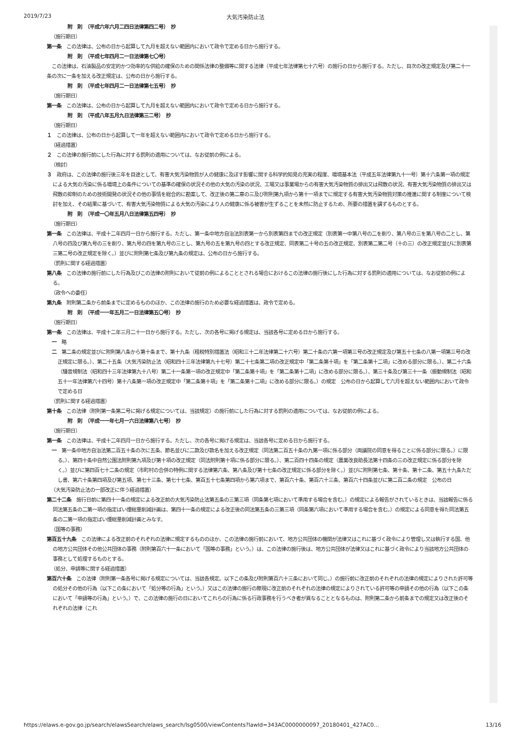2019/7/23 大気汚染防止法
附　則　（平成六年六月二四日法律第四二号）　抄
（施行期日）
第一条　この法律は、公布の日から起算して九月を超えない範囲内において政令で定める日から施行する。
附　則　（平成七年四月二一日法律第七〇号）
　この法律は、石油製品の安定的かつ効率的な供給の確保のための関係法律の整備等に関する法律（平成七年法律第七十六号）の施行の日から施行する。ただし、目次の改正規定及び第二十一条の次に一条を加える改正規定は、公布の日から施行する。
附　則　（平成七年四月二一日法律第七五号）　抄
（施行期日）
第一条　この法律は、公布の日から起算して九月を超えない範囲内において政令で定める日から施行する。
附　則　（平成八年五月九日法律第三二号）　抄
（施行期日）
１　この法律は、公布の日から起算して一年を超えない範囲内において政令で定める日から施行する。
（経過措置）
２　この法律の施行前にした行為に対する罰則の適用については、なお従前の例による。
（検討）
３　政府は、この法律の施行後三年を目途として、有害大気汚染物質が人の健康に及ぼす影響に関する科学的知見の充実の程度、環境基本法（平成五年法律第九十一号）第十六条第一項の規定による大気の汚染に係る環境上の条件についての基準の確保の状況その他の大気の汚染の状況、工場又は事業場からの有害大気汚染物質の排出又は飛散の状況、有害大気汚染物質の排出又は飛散の抑制のための技術開発の状況その他の事情を総合的に勘案して、改正後の第二章の三及び附則第九項から第十一項までに規定する有害大気汚染物質対策の推進に関する制度について検討を加え、その結果に基づいて、有害大気汚染物質による大気の汚染により人の健康に係る被害が生ずることを未然に防止するため、所要の措置を講ずるものとする。
附　則　（平成一〇年五月八日法律第五四号）　抄
（施行期日）
第一条　この法律は、平成十二年四月一日から施行する。ただし、第一条中地方自治法別表第一から別表第四までの改正規定（別表第一中第八号の二を削り、第八号の三を第八号の二とし、第八号の四及び第九号の三を削り、第九号の四を第九号の三とし、第九号の五を第九号の四とする改正規定、同表第二十号の五の改正規定、別表第二第二号（十の三）の改正規定並びに別表第三第二号の改正規定を除く。）並びに附則第七条及び第九条の規定は、公布の日から施行する。
（罰則に関する経過措置）
第八条　この法律の施行前にした行為及びこの法律の附則において従前の例によることとされる場合におけるこの法律の施行後にした行為に対する罰則の適用については、なお従前の例による。
（政令への委任）
第九条　附則第二条から前条までに定めるもののほか、この法律の施行のため必要な経過措置は、政令で定める。
附　則　（平成一一年五月二一日法律第五〇号）　抄
（施行期日）
第一条　この法律は、平成十二年三月二十一日から施行する。ただし、次の各号に掲げる規定は、当該各号に定める日から施行する。
一　略
二　第二条の規定並びに附則第八条から第十条まで、第十九条（租税特別措置法（昭和三十二年法律第二十六号）第二十条の六第一項第三号の改正規定及び第五十七条の八第一項第三号の改正規定に限る。）、第二十五条（大気汚染防止法（昭和四十三年法律第九十七号）第二十七条第二項の改正規定中「第二条第十項」を「第二条第十二項」に改める部分に限る。）、第二十六条（騒音規制法（昭和四十三年法律第九十八号）第二十一条第一項の改正規定中「第二条第十項」を「第二条第十二項」に改める部分に限る。）、第三十条及び第三十一条（振動規制法（昭和五十一年法律第六十四号）第十八条第一項の改正規定中「第二条第十項」を「第二条第十二項」に改める部分に限る。）の規定　公布の日から起算して六月を超えない範囲内において政令で定める日
（罰則に関する経過措置）
第十条　この法律（附則第一条第二号に掲げる規定については、当該規定）の施行前にした行為に対する罰則の適用については、なお従前の例による。
附　則　（平成一一年七月一六日法律第八七号）　抄
（施行期日）
第一条　この法律は、平成十二年四月一日から施行する。ただし、次の各号に掲げる規定は、当該各号に定める日から施行する。
一　第一条中地方自治法第二百五十条の次に五条、節名並びに二款及び款名を加える改正規定（同法第二百五十条の九第一項に係る部分（両議院の同意を得ることに係る部分に限る。）に限る。）、第四十条中自然公園法附則第九項及び第十項の改正規定（同法附則第十項に係る部分に限る。）、第二百四十四条の規定（農業改良助長法第十四条の三の改正規定に係る部分を除く。）並びに第四百七十二条の規定（市町村の合併の特例に関する法律第六条、第八条及び第十七条の改正規定に係る部分を除く。）並びに附則第七条、第十条、第十二条、第五十九条ただし書、第六十条第四項及び第五項、第七十三条、第七十七条、第百五十七条第四項から第六項まで、第百六十条、第百六十三条、第百六十四条並びに第二百二条の規定　公布の日
（大気汚染防止法の一部改正に伴う経過措置）
第二十二条　施行日前に第四十一条の規定による改正前の大気汚染防止法第五条の三第三項（同条第七項において準用する場合を含む。）の規定による報告がされているときは、当該報告に係る同法第五条の二第一項の指定ばい煙総量削減計画は、第四十一条の規定による改正後の同法第五条の三第三項（同条第六項において準用する場合を含む。）の規定による同意を得た同法第五条の二第一項の指定ばい煙総量削減計画とみなす。
（国等の事務）
第百五十九条　この法律による改正前のそれぞれの法律に規定するもののほか、この法律の施行前において、地方公共団体の機関が法律又はこれに基づく政令により管理し又は執行する国、他の地方公共団体その他公共団体の事務（附則第百六十一条において「国等の事務」という。）は、この法律の施行後は、地方公共団体が法律又はこれに基づく政令により当該地方公共団体の事務として処理するものとする。
（処分、申請等に関する経過措置）
第百六十条　この法律（附則第一条各号に掲げる規定については、当該各規定。以下この条及び附則第百六十三条において同じ。）の施行前に改正前のそれぞれの法律の規定によりされた許可等の処分その他の行為（以下この条において「処分等の行為」という。）又はこの法律の施行の際現に改正前のそれぞれの法律の規定によりされている許可等の申請その他の行為（以下この条において「申請等の行為」という。）で、この法律の施行の日においてこれらの行為に係る行政事務を行うべき者が異なることとなるものは、附則第二条から前条までの規定又は改正後のそれぞれの法律（これ
https://elaws.e-gov.go.jp/search/elawsSearch/elaws_search/lsg0500/viewContents?lawId=343AC0000000097_20180401_427AC0… 13/16